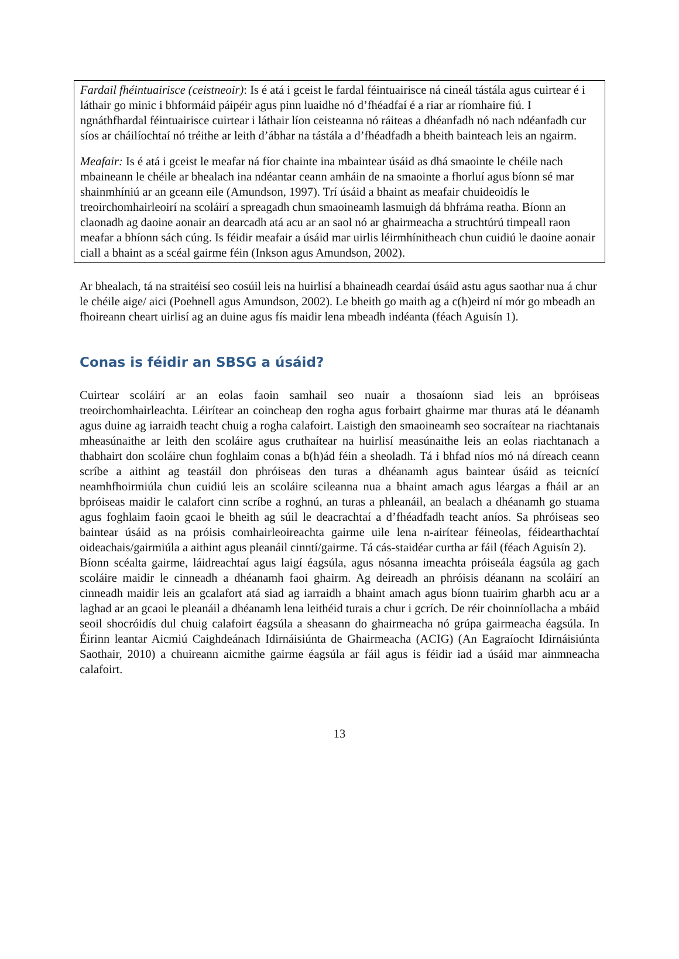Fardail fhéintuairisce (ceistneoir): Is é atá i gceist le fardal féintuairisce ná cineál tástála agus cuirtear é i láthair go minic i bhformáid páipéir agus pinn luaidhe nó d’fhéadfaí é a riar ar ríomhaire fiú. I ngnáthfhardal féintuairisce cuirtear i láthair líon ceisteanna nó ráiteas a dhéanfadh nó nach ndéanfadh cur síos ar cháilíochtaí nó tréithe ar leith d’ábhar na tástála a d’fhéadfadh a bheith bainteach leis an ngairm.
Meafair: Is é atá i gceist le meafar ná fíor chainte ina mbaintear úsáid as dhá smaointe le chéile nach mbaineann le chéile ar bhealach ina ndéantar ceann amháin de na smaointe a fhorluí agus bíonn sé mar shainmhíniú ar an gceann eile (Amundson, 1997). Trí úsáid a bhaint as meafair chuideoidís le treoirchomhairleoirí na scoláirí a spreagadh chun smaoineamh lasmuigh dá bhfráma reatha. Bíonn an claonadh ag daoine aonair an dearcadh atá acu ar an saol nó ar ghairmeacha a struchtúrú timpeall raon meafar a bhíonn sách cúng. Is féidir meafair a úsáid mar uirlis léirmhínitheach chun cuidiú le daoine aonair ciall a bhaint as a scéal gairme féin (Inkson agus Amundson, 2002).
Ar bhealach, tá na straitéisí seo cosúil leis na huirlisí a bhaineadh ceardaí úsáid astu agus saothar nua á chur le chéile aige/ aici (Poehnell agus Amundson, 2002). Le bheith go maith ag a c(h)eird ní mór go mbeadh an fhoireann cheart uirlisí ag an duine agus fís maidir lena mbeadh indéanta (féach Aguisín 1).
Conas is féidir an SBSG a úsáid?
Cuirtear scoláirí ar an eolas faoin samhail seo nuair a thosaíonn siad leis an bpróiseas treoirchomhairleachta. Léirítear an coincheap den rogha agus forbairt ghairme mar thuras atá le déanamh agus duine ag iarraidh teacht chuig a rogha calafoirt. Laistigh den smaoineamh seo socraítear na riachtanais mheasúnaithe ar leith den scoláire agus cruthaítear na huirlisí measúnaithe leis an eolas riachtanach a thabhairt don scoláire chun foghlaim conas a b(h)ád féin a sheoladh. Tá i bhfad níos mó ná díreach ceann scríbe a aithint ag teastáil don phróiseas den turas a dhéanamh agus baintear úsáid as teicnící neamhfhoirmiúla chun cuidiú leis an scoláire scileanna nua a bhaint amach agus léargas a fháil ar an bpróiseas maidir le calafort cinn scríbe a roghnú, an turas a phleanáil, an bealach a dhéanamh go stuama agus foghlaim faoin gcaoi le bheith ag súil le deacrachtaí a d’fhéadfadh teacht aníos. Sa phróiseas seo baintear úsáid as na próisis comhairleoireachta gairme uile lena n-airítear féineolas, féidearthachtaí oideachais/gairmiúla a aithint agus pleanáil cinntí/gairme. Tá cás-staidéar curtha ar fáil (féach Aguisín 2).
Bíonn scéalta gairme, láidreachtaí agus laigí éagsúla, agus nósanna imeachta próiseála éagsúla ag gach scoláire maidir le cinneadh a dhéanamh faoi ghairm. Ag deireadh an phróisis déanann na scoláirí an cinneadh maidir leis an gcalafort atá siad ag iarraidh a bhaint amach agus bíonn tuairim gharbh acu ar a laghad ar an gcaoi le pleanáil a dhéanamh lena leithéid turais a chur i gcrích. De réir choinníollacha a mbáid seoil shocróidís dul chuig calafoirt éagsúla a sheasann do ghairmeacha nó grúpa gairmeacha éagsúla. In Éirinn leantar Aicmiú Caighdeánach Idirnáisiúnta de Ghairmeacha (ACIG) (An Eagraíocht Idirnáisiúnta Saothair, 2010) a chuireann aicmithe gairme éagsúla ar fáil agus is féidir iad a úsáid mar ainmneacha calafoirt.
13